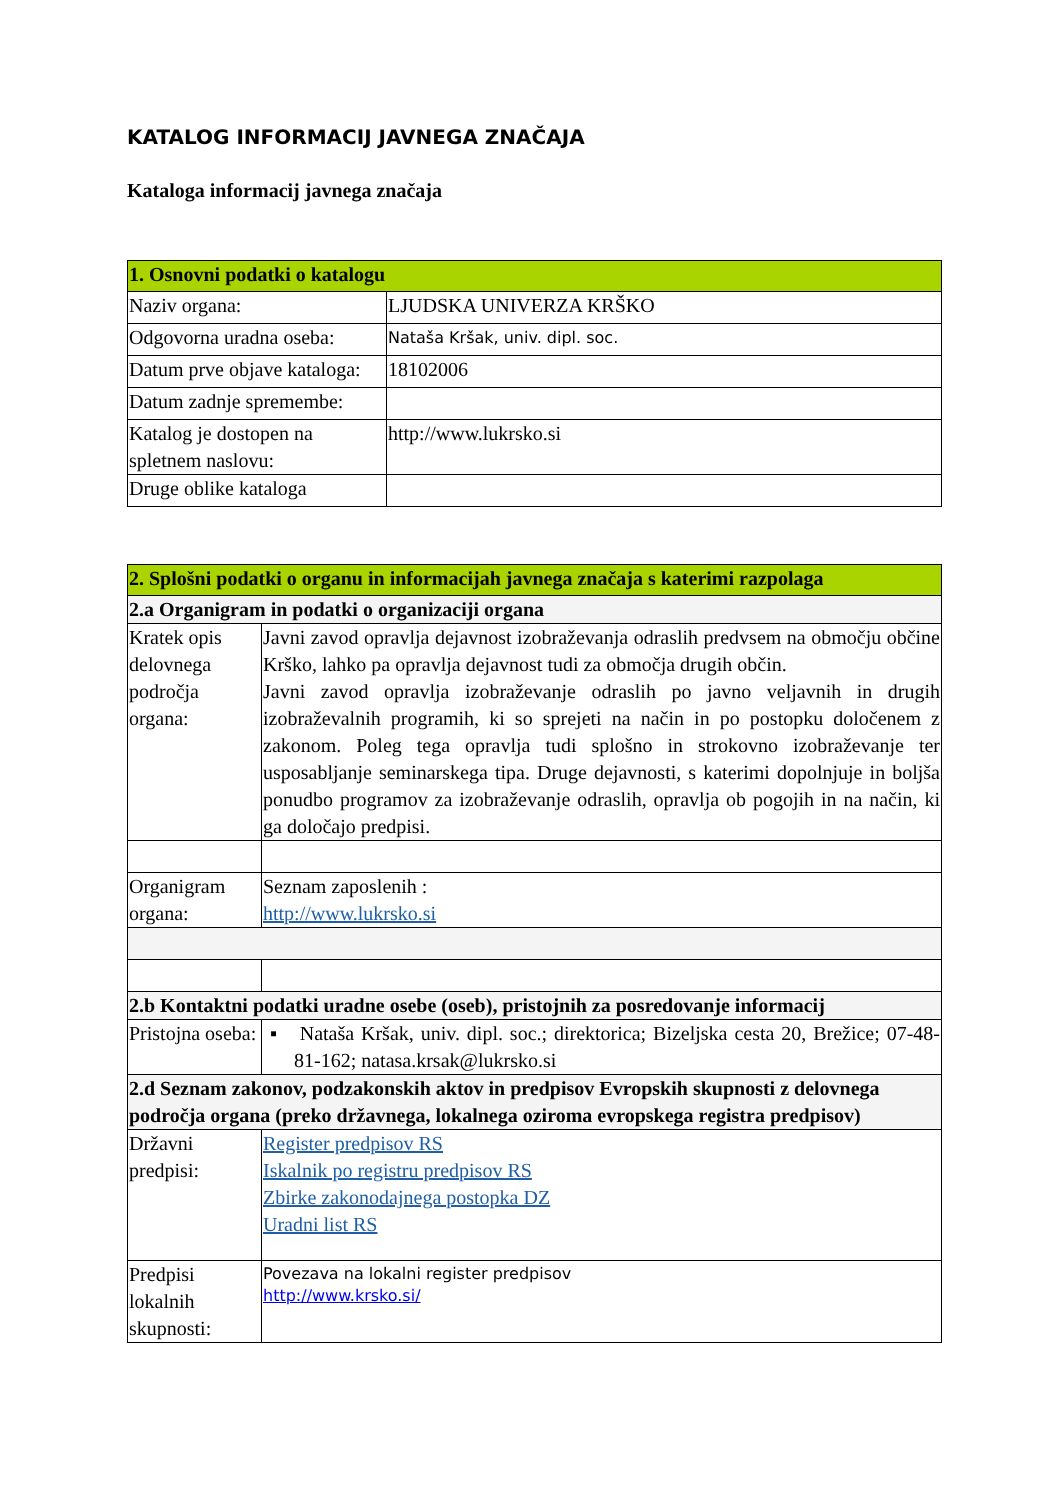KATALOG INFORMACIJ JAVNEGA ZNAČAJA
Kataloga informacij javnega značaja
| 1. Osnovni podatki o katalogu | |
| --- | --- |
| Naziv organa: | LJUDSKA UNIVERZA KRŠKO |
| Odgovorna uradna oseba: | Nataša Kršak, univ. dipl. soc. |
| Datum prve objave kataloga: | 18102006 |
| Datum zadnje spremembe: | |
| Katalog je dostopen na spletnem naslovu: | http://www.lukrsko.si |
| Druge oblike kataloga | |
| 2. Splošni podatki o organu in informacijah javnega značaja s katerimi razpolaga | |
| --- | --- |
| 2.a Organigram in podatki o organizaciji organa | |
| Kratek opis delovnega področja organa: | Javni zavod opravlja dejavnost izobraževanja odraslih predvsem na območju občine Krško, lahko pa opravlja dejavnost tudi za območja drugih občin. Javni zavod opravlja izobraževanje odraslih po javno veljavnih in drugih izobraževalnih programih, ki so sprejeti na način in po postopku določenem z zakonom. Poleg tega opravlja tudi splošno in strokovno izobraževanje ter usposabljanje seminarskega tipa. Druge dejavnosti, s katerimi dopolnjuje in boljša ponudbo programov za izobraževanje odraslih, opravlja ob pogojih in na način, ki ga določajo predpisi. |
| Organigram organa: | Seznam zaposlenih : http://www.lukrsko.si |
| 2.b Kontaktni podatki uradne osebe (oseb), pristojnih za posredovanje informacij | |
| Pristojna oseba: | ▪ Nataša Kršak, univ. dipl. soc.; direktorica; Bizeljska cesta 20, Brežice; 07-48-81-162; natasa.krsak@lukrsko.si |
| 2.d Seznam zakonov, podzakonskih aktov in predpisov Evropskih skupnosti z delovnega področja organa (preko državnega, lokalnega oziroma evropskega registra predpisov) | |
| Državni predpisi: | Register predpisov RS Iskalnik po registru predpisov RS Zbirke zakonodajnega postopka DZ Uradni list RS |
| Predpisi lokalnih skupnosti: | Povezava na lokalni register predpisov http://www.krsko.si/ |